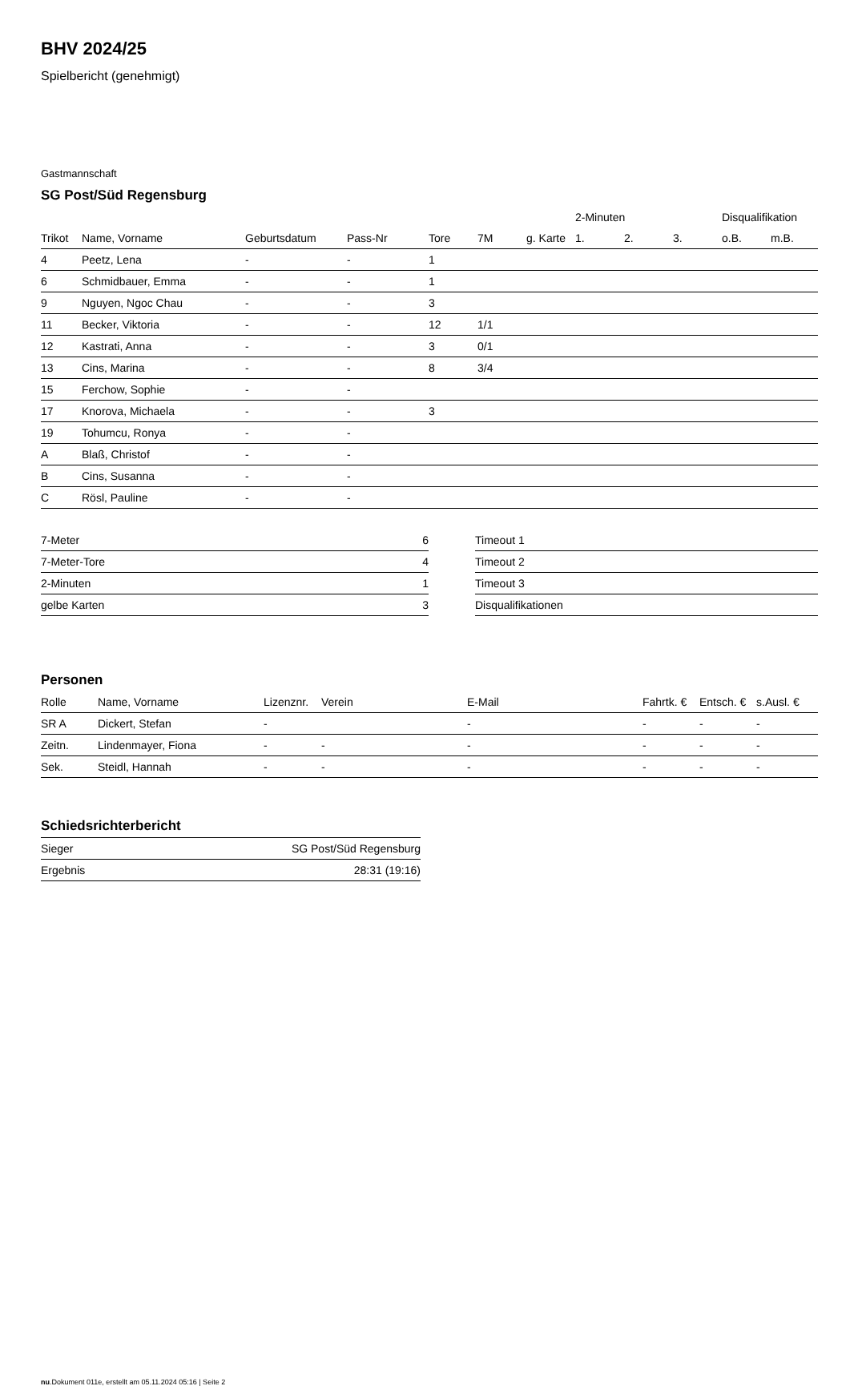BHV 2024/25
Spielbericht (genehmigt)
Gastmannschaft
SG Post/Süd Regensburg
| | | | | | | | 2-Minuten | | | Disqualifikation | |
| --- | --- | --- | --- | --- | --- | --- | --- | --- | --- | --- | --- |
| Trikot | Name, Vorname | Geburtsdatum | Pass-Nr | Tore | 7M | g. Karte | 1. | 2. | 3. | o.B. | m.B. |
| 4 | Peetz, Lena | - | - | 1 | | | | | | | |
| 6 | Schmidbauer, Emma | - | - | 1 | | | | | | | |
| 9 | Nguyen, Ngoc Chau | - | - | 3 | | | | | | | |
| 11 | Becker, Viktoria | - | - | 12 | 1/1 | | | | | | |
| 12 | Kastrati, Anna | - | - | 3 | 0/1 | | | | | | |
| 13 | Cins, Marina | - | - | 8 | 3/4 | | | | | | |
| 15 | Ferchow, Sophie | - | - | | | | | | | | |
| 17 | Knorova, Michaela | - | - | 3 | | | | | | | |
| 19 | Tohumcu, Ronya | - | - | | | | | | | | |
| A | Blaß, Christof | - | - | | | | | | | | |
| B | Cins, Susanna | - | - | | | | | | | | |
| C | Rösl, Pauline | - | - | | | | | | | | |
| 7-Meter | 6 |
| 7-Meter-Tore | 4 |
| 2-Minuten | 1 |
| gelbe Karten | 3 |
| Timeout 1 |
| Timeout 2 |
| Timeout 3 |
| Disqualifikationen |
Personen
| Rolle | Name, Vorname | Lizenznr. | Verein | E-Mail | Fahrtk. € | Entsch. € | s.Ausl. € |
| --- | --- | --- | --- | --- | --- | --- | --- |
| SR A | Dickert, Stefan | - | | - | - | - | - |
| Zeitn. | Lindenmayer, Fiona | - | - | - | - | - | - |
| Sek. | Steidl, Hannah | - | - | - | - | - | - |
Schiedsrichterbericht
| Sieger | SG Post/Süd Regensburg |
| Ergebnis | 28:31 (19:16) |
nu.Dokument 011e, erstellt am 05.11.2024 05:16 | Seite 2